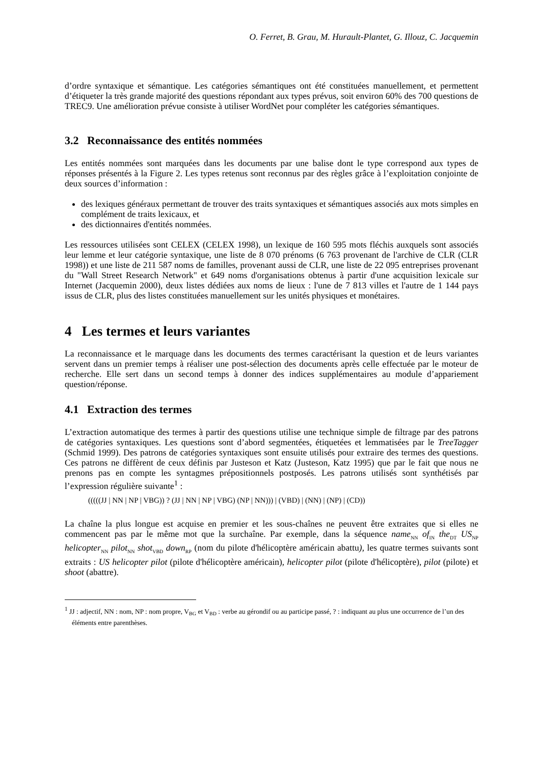O. Ferret, B. Grau, M. Hurault-Plantet, G. Illouz, C. Jacquemin
d’ordre syntaxique et sémantique. Les catégories sémantiques ont été constituées manuellement, et permettent d’étiqueter la très grande majorité des questions répondant aux types prévus, soit environ 60% des 700 questions de TREC9. Une amélioration prévue consiste à utiliser WordNet pour compléter les catégories sémantiques.
3.2 Reconnaissance des entités nommées
Les entités nommées sont marquées dans les documents par une balise dont le type correspond aux types de réponses présentés à la Figure 2. Les types retenus sont reconnus par des règles grâce à l’exploitation conjointe de deux sources d’information :
des lexiques généraux permettant de trouver des traits syntaxiques et sémantiques associés aux mots simples en complément de traits lexicaux, et
des dictionnaires d'entités nommées.
Les ressources utilisées sont CELEX (CELEX 1998), un lexique de 160 595 mots fléchis auxquels sont associés leur lemme et leur catégorie syntaxique, une liste de 8 070 prénoms (6 763 provenant de l'archive de CLR (CLR 1998)) et une liste de 211 587 noms de familles, provenant aussi de CLR, une liste de 22 095 entreprises provenant du "Wall Street Research Network" et 649 noms d'organisations obtenus à partir d'une acquisition lexicale sur Internet (Jacquemin 2000), deux listes dédiées aux noms de lieux : l'une de 7 813 villes et l'autre de 1 144 pays issus de CLR, plus des listes constituées manuellement sur les unités physiques et monétaires.
4 Les termes et leurs variantes
La reconnaissance et le marquage dans les documents des termes caractérisant la question et de leurs variantes servent dans un premier temps à réaliser une post-sélection des documents après celle effectuée par le moteur de recherche. Elle sert dans un second temps à donner des indices supplémentaires au module d’appariement question/réponse.
4.1 Extraction des termes
L’extraction automatique des termes à partir des questions utilise une technique simple de filtrage par des patrons de catégories syntaxiques. Les questions sont d’abord segmentées, étiquetées et lemmatisées par le TreeTagger (Schmid 1999). Des patrons de catégories syntaxiques sont ensuite utilisés pour extraire des termes des questions. Ces patrons ne diffèrent de ceux définis par Justeson et Katz (Justeson, Katz 1995) que par le fait que nous ne prenons pas en compte les syntagmes prépositionnels postposés. Les patrons utilisés sont synthétisés par l’expression régulière suivante<sup>1</sup> :
(((((JJ | NN | NP | VBG)) ? (JJ | NN | NP | VBG) (NP | NN))) | (VBD) | (NN) | (NP) | (CD))
La chaîne la plus longue est acquise en premier et les sous-chaînes ne peuvent être extraites que si elles ne commencent pas par le même mot que la surchaîne. Par exemple, dans la séquence name<sub>NN</sub> of<sub>IN</sub> the<sub>DT</sub> US<sub>NP</sub> helicopter<sub>NN</sub> pilot<sub>NN</sub> shot<sub>VBD</sub> down<sub>RP</sub> (nom du pilote d'hélicoptère américain abattu), les quatre termes suivants sont extraits : US helicopter pilot (pilote d'hélicoptère américain), helicopter pilot (pilote d'hélicoptère), pilot (pilote) et shoot (abattre).
<sup>1</sup> JJ : adjectif, NN : nom, NP : nom propre, V<sub>BG</sub> et V<sub>BD</sub> : verbe au gérondif ou au participe passé, ? : indiquant au plus une occurrence de l’un des éléments entre parenthèses.